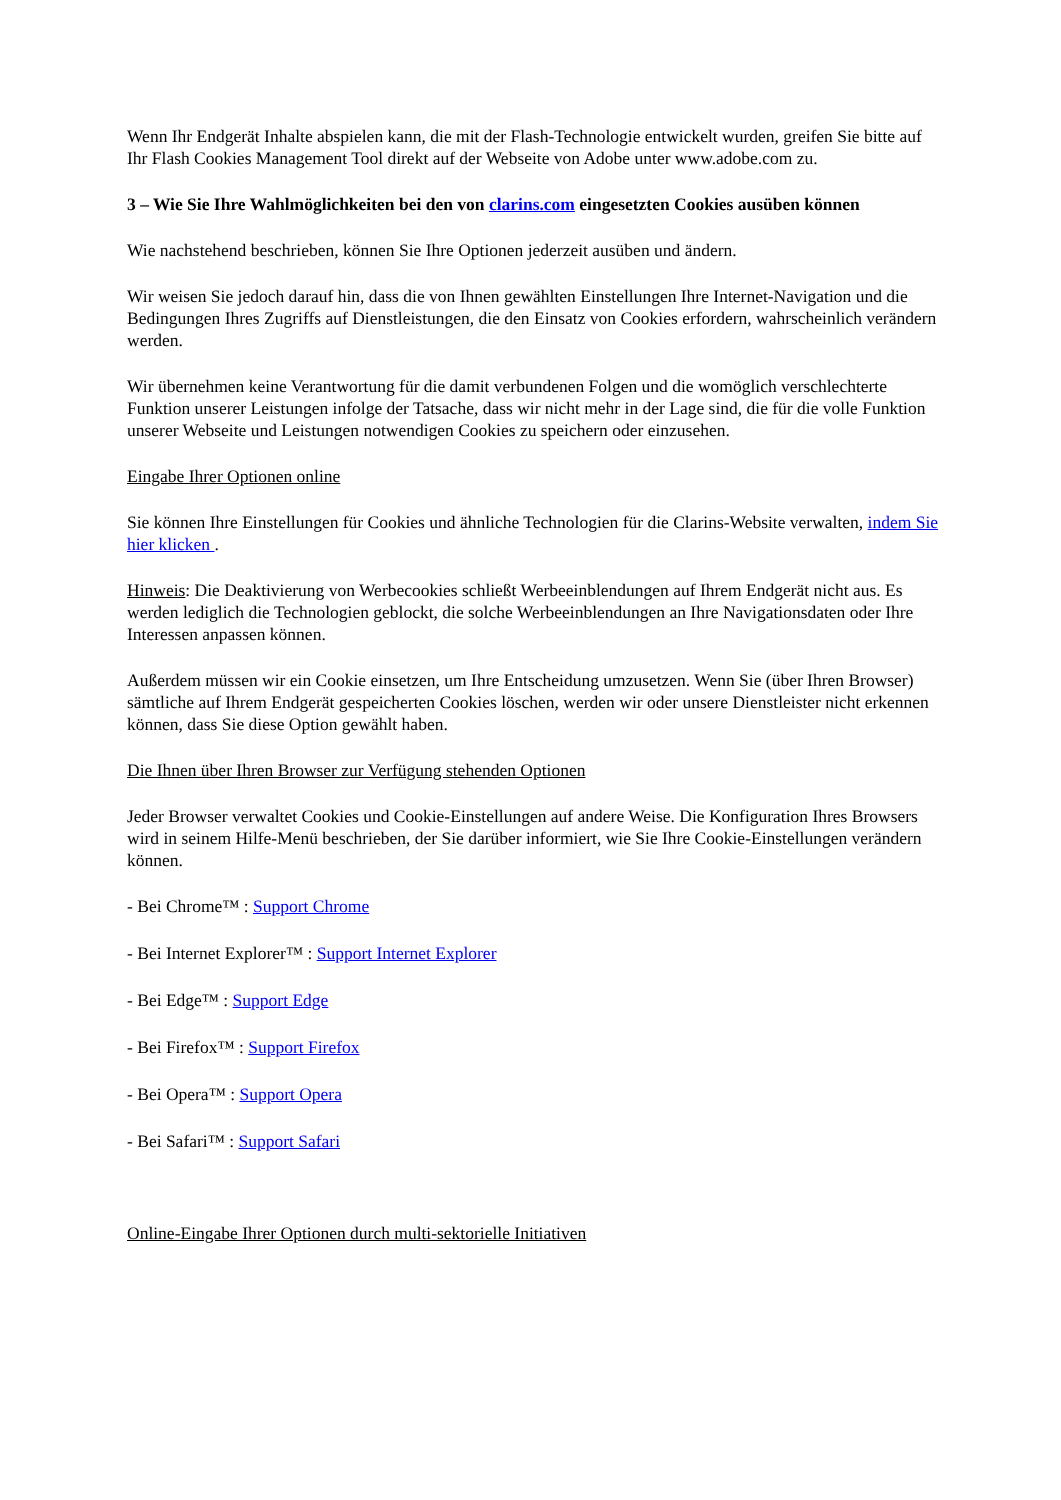Wenn Ihr Endgerät Inhalte abspielen kann, die mit der Flash-Technologie entwickelt wurden, greifen Sie bitte auf Ihr Flash Cookies Management Tool direkt auf der Webseite von Adobe unter www.adobe.com zu.
3 – Wie Sie Ihre Wahlmöglichkeiten bei den von clarins.com eingesetzten Cookies ausüben können
Wie nachstehend beschrieben, können Sie Ihre Optionen jederzeit ausüben und ändern.
Wir weisen Sie jedoch darauf hin, dass die von Ihnen gewählten Einstellungen Ihre Internet-Navigation und die Bedingungen Ihres Zugriffs auf Dienstleistungen, die den Einsatz von Cookies erfordern, wahrscheinlich verändern werden.
Wir übernehmen keine Verantwortung für die damit verbundenen Folgen und die womöglich verschlechterte Funktion unserer Leistungen infolge der Tatsache, dass wir nicht mehr in der Lage sind, die für die volle Funktion unserer Webseite und Leistungen notwendigen Cookies zu speichern oder einzusehen.
Eingabe Ihrer Optionen online
Sie können Ihre Einstellungen für Cookies und ähnliche Technologien für die Clarins-Website verwalten, indem Sie hier klicken .
Hinweis: Die Deaktivierung von Werbecookies schließt Werbeeinblendungen auf Ihrem Endgerät nicht aus. Es werden lediglich die Technologien geblockt, die solche Werbeeinblendungen an Ihre Navigationsdaten oder Ihre Interessen anpassen können.
Außerdem müssen wir ein Cookie einsetzen, um Ihre Entscheidung umzusetzen. Wenn Sie (über Ihren Browser) sämtliche auf Ihrem Endgerät gespeicherten Cookies löschen, werden wir oder unsere Dienstleister nicht erkennen können, dass Sie diese Option gewählt haben.
Die Ihnen über Ihren Browser zur Verfügung stehenden Optionen
Jeder Browser verwaltet Cookies und Cookie-Einstellungen auf andere Weise. Die Konfiguration Ihres Browsers wird in seinem Hilfe-Menü beschrieben, der Sie darüber informiert, wie Sie Ihre Cookie-Einstellungen verändern können.
- Bei Chrome™ : Support Chrome
- Bei Internet Explorer™ : Support Internet Explorer
- Bei Edge™ : Support Edge
- Bei Firefox™ : Support Firefox
- Bei Opera™ : Support Opera
- Bei Safari™ : Support Safari
Online-Eingabe Ihrer Optionen durch multi-sektorielle Initiativen